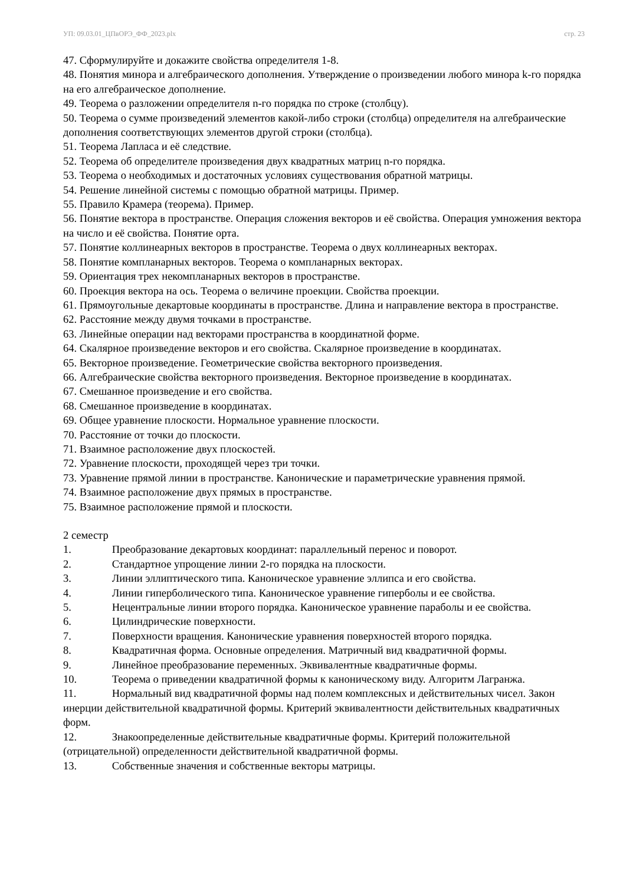УП: 09.03.01_ЦПвОРЭ_ФФ_2023.plx стр. 23
47. Сформулируйте и докажите свойства определителя 1-8.
48. Понятия минора и алгебраического дополнения. Утверждение о произведении любого минора k-го порядка на его алгебраическое дополнение.
49. Теорема о разложении определителя n-го порядка по строке (столбцу).
50. Теорема о сумме произведений элементов какой-либо строки (столбца) определителя на алгебраические дополнения соответствующих элементов другой строки (столбца).
51. Теорема Лапласа и её следствие.
52. Теорема об определителе произведения двух квадратных матриц n-го порядка.
53. Теорема о необходимых и достаточных условиях существования обратной матрицы.
54. Решение линейной системы с помощью обратной матрицы. Пример.
55. Правило Крамера (теорема). Пример.
56. Понятие вектора в пространстве. Операция сложения векторов и её свойства. Операция умножения вектора на число и её свойства. Понятие орта.
57. Понятие коллинеарных векторов в пространстве. Теорема о двух коллинеарных векторах.
58. Понятие компланарных векторов. Теорема о компланарных векторах.
59. Ориентация трех некомпланарных векторов в пространстве.
60. Проекция вектора на ось. Теорема о величине проекции. Свойства проекции.
61. Прямоугольные декартовые координаты в пространстве. Длина и направление вектора в пространстве.
62. Расстояние между двумя точками в пространстве.
63. Линейные операции над векторами пространства в координатной форме.
64. Скалярное произведение векторов и его свойства. Скалярное произведение в координатах.
65. Векторное произведение. Геометрические свойства векторного произведения.
66. Алгебраические свойства векторного произведения. Векторное произведение в координатах.
67. Смешанное произведение и его свойства.
68. Смешанное произведение в координатах.
69. Общее уравнение плоскости. Нормальное уравнение плоскости.
70. Расстояние от точки до плоскости.
71. Взаимное расположение двух плоскостей.
72. Уравнение плоскости, проходящей через три точки.
73. Уравнение прямой линии в пространстве. Канонические и параметрические уравнения прямой.
74. Взаимное расположение двух прямых в пространстве.
75. Взаимное расположение прямой и плоскости.
2 семестр
1. Преобразование декартовых координат: параллельный перенос и поворот.
2. Стандартное упрощение линии 2-го порядка на плоскости.
3. Линии эллиптического типа. Каноническое уравнение эллипса и его свойства.
4. Линии гиперболического типа. Каноническое уравнение гиперболы и ее свойства.
5. Нецентральные линии второго порядка. Каноническое уравнение параболы и ее свойства.
6. Цилиндрические поверхности.
7. Поверхности вращения. Канонические уравнения поверхностей второго порядка.
8. Квадратичная форма. Основные определения. Матричный вид квадратичной формы.
9. Линейное преобразование переменных. Эквивалентные квадратичные формы.
10. Теорема о приведении квадратичной формы к каноническому виду. Алгоритм Лагранжа.
11. Нормальный вид квадратичной формы над полем комплексных и действительных чисел. Закон инерции действительной квадратичной формы. Критерий эквивалентности действительных квадратичных форм.
12. Знакоопределенные действительные квадратичные формы. Критерий положительной (отрицательной) определенности действительной квадратичной формы.
13. Собственные значения и собственные векторы матрицы.